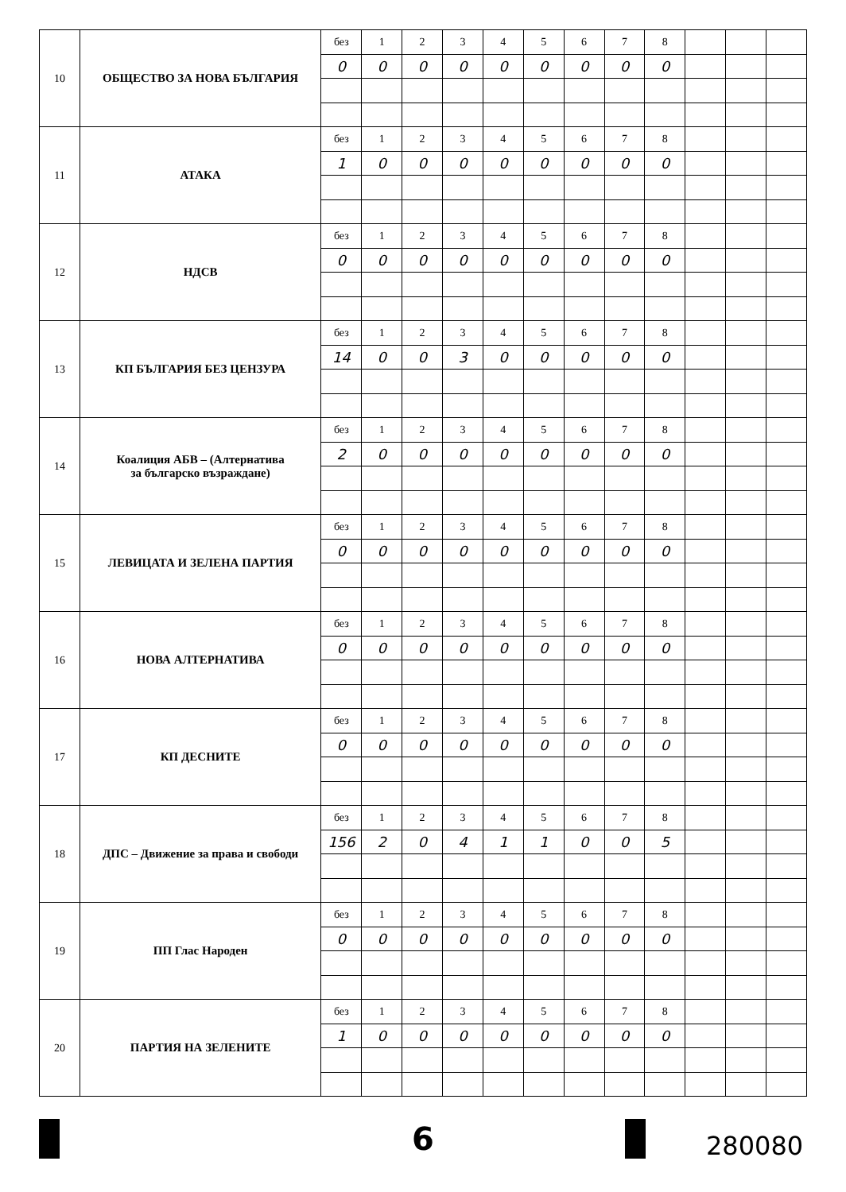| 10 | ОБЩЕСТВО ЗА НОВА БЪЛГАРИЯ | без | 1 | 2 | 3 | 4 | 5 | 6 | 7 | 8 | | | |
| | | 0 | 0 | 0 | 0 | 0 | 0 | 0 | 0 | 0 | | | |
| 11 | АТАКА | без | 1 | 2 | 3 | 4 | 5 | 6 | 7 | 8 | | | |
| | | 1 | 0 | 0 | 0 | 0 | 0 | 0 | 0 | 0 | | | |
| 12 | НДСВ | без | 1 | 2 | 3 | 4 | 5 | 6 | 7 | 8 | | | |
| | | 0 | 0 | 0 | 0 | 0 | 0 | 0 | 0 | 0 | | | |
| 13 | КП БЪЛГАРИЯ БЕЗ ЦЕНЗУРА | без | 1 | 2 | 3 | 4 | 5 | 6 | 7 | 8 | | | |
| | | 14 | 0 | 0 | 3 | 0 | 0 | 0 | 0 | 0 | | | |
| 14 | Коалиция АБВ – (Алтернатива за българско възраждане) | без | 1 | 2 | 3 | 4 | 5 | 6 | 7 | 8 | | | |
| | | 2 | 0 | 0 | 0 | 0 | 0 | 0 | 0 | 0 | | | |
| 15 | ЛЕВИЦАТА И ЗЕЛЕНА ПАРТИЯ | без | 1 | 2 | 3 | 4 | 5 | 6 | 7 | 8 | | | |
| | | 0 | 0 | 0 | 0 | 0 | 0 | 0 | 0 | 0 | | | |
| 16 | НОВА АЛТЕРНАТИВА | без | 1 | 2 | 3 | 4 | 5 | 6 | 7 | 8 | | | |
| | | 0 | 0 | 0 | 0 | 0 | 0 | 0 | 0 | 0 | | | |
| 17 | КП ДЕСНИТЕ | без | 1 | 2 | 3 | 4 | 5 | 6 | 7 | 8 | | | |
| | | 0 | 0 | 0 | 0 | 0 | 0 | 0 | 0 | 0 | | | |
| 18 | ДПС – Движение за права и свободи | без | 1 | 2 | 3 | 4 | 5 | 6 | 7 | 8 | | | |
| | | 156 | 2 | 0 | 4 | 1 | 1 | 0 | 0 | 5 | | | |
| 19 | ПП Глас Народен | без | 1 | 2 | 3 | 4 | 5 | 6 | 7 | 8 | | | |
| | | 0 | 0 | 0 | 0 | 0 | 0 | 0 | 0 | 0 | | | |
| 20 | ПАРТИЯ НА ЗЕЛЕНИТЕ | без | 1 | 2 | 3 | 4 | 5 | 6 | 7 | 8 | | | |
| | | 1 | 0 | 0 | 0 | 0 | 0 | 0 | 0 | 0 | | | |
6
280080